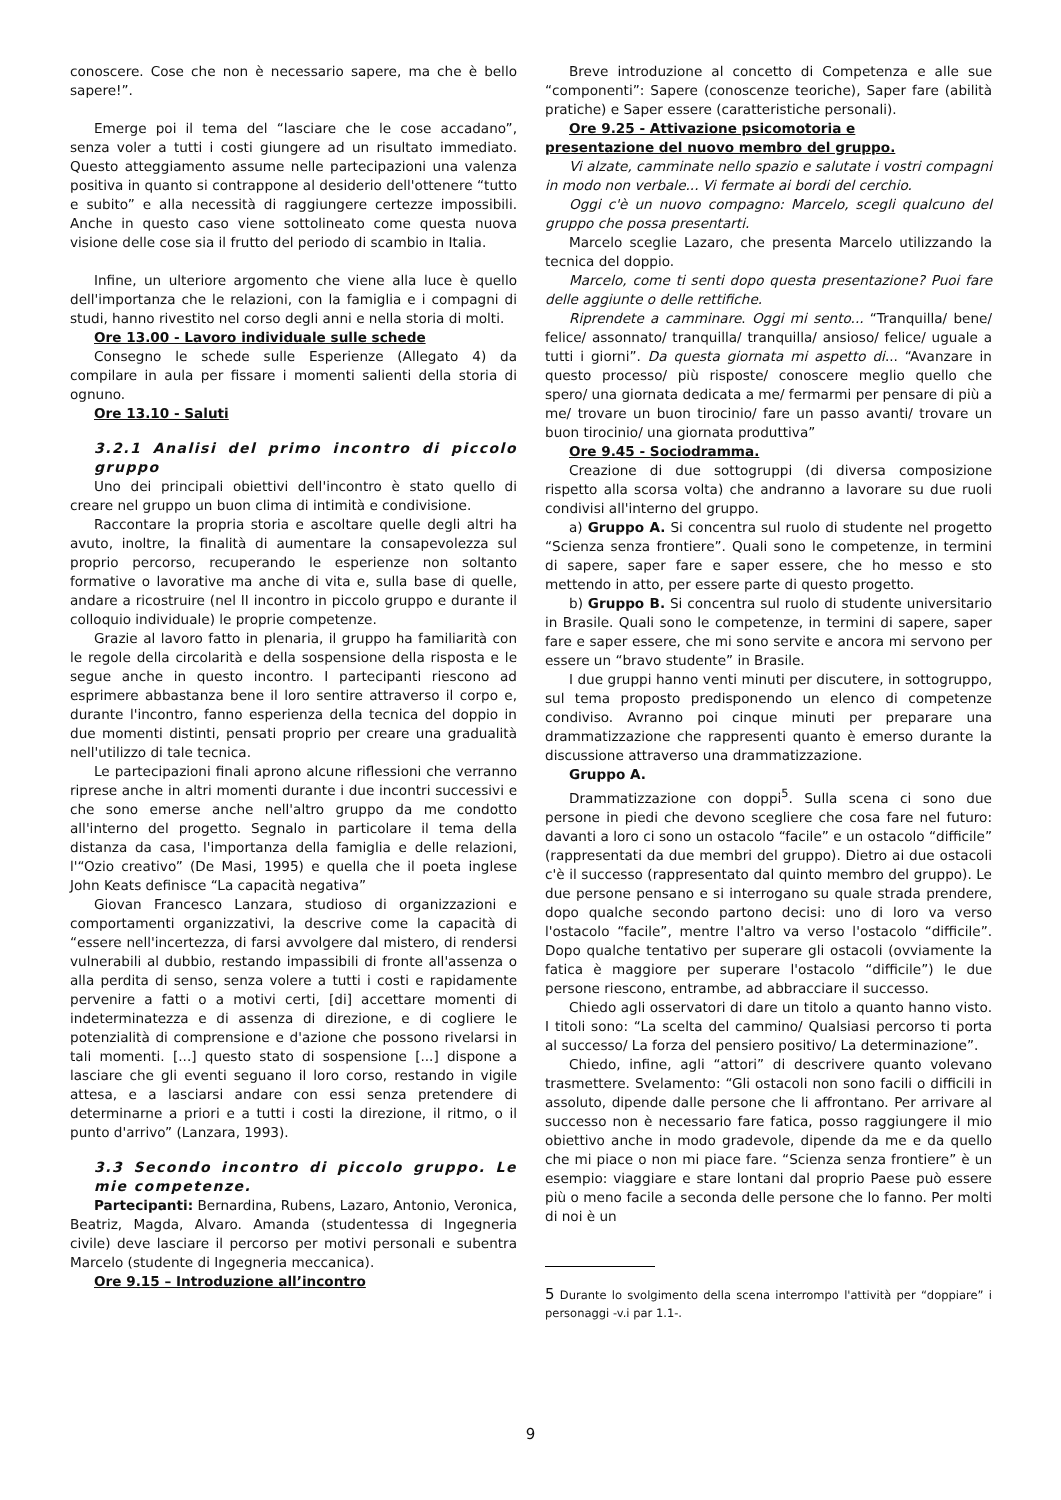conoscere. Cose che non è necessario sapere, ma che è bello sapere!”.
Emerge poi il tema del “lasciare che le cose accadano”, senza voler a tutti i costi giungere ad un risultato immediato. Questo atteggiamento assume nelle partecipazioni una valenza positiva in quanto si contrappone al desiderio dell'ottenere “tutto e subito” e alla necessità di raggiungere certezze impossibili. Anche in questo caso viene sottolineato come questa nuova visione delle cose sia il frutto del periodo di scambio in Italia.
Infine, un ulteriore argomento che viene alla luce è quello dell'importanza che le relazioni, con la famiglia e i compagni di studi, hanno rivestito nel corso degli anni e nella storia di molti.
Ore 13.00 - Lavoro individuale sulle schede
Consegno le schede sulle Esperienze (Allegato 4) da compilare in aula per fissare i momenti salienti della storia di ognuno.
Ore 13.10 - Saluti
3.2.1 Analisi del primo incontro di piccolo gruppo
Uno dei principali obiettivi dell'incontro è stato quello di creare nel gruppo un buon clima di intimità e condivisione.
Raccontare la propria storia e ascoltare quelle degli altri ha avuto, inoltre, la finalità di aumentare la consapevolezza sul proprio percorso, recuperando le esperienze non soltanto formative o lavorative ma anche di vita e, sulla base di quelle, andare a ricostruire (nel II incontro in piccolo gruppo e durante il colloquio individuale) le proprie competenze.
Grazie al lavoro fatto in plenaria, il gruppo ha familiarità con le regole della circolarità e della sospensione della risposta e le segue anche in questo incontro. I partecipanti riescono ad esprimere abbastanza bene il loro sentire attraverso il corpo e, durante l'incontro, fanno esperienza della tecnica del doppio in due momenti distinti, pensati proprio per creare una gradualità nell'utilizzo di tale tecnica.
Le partecipazioni finali aprono alcune riflessioni che verranno riprese anche in altri momenti durante i due incontri successivi e che sono emerse anche nell'altro gruppo da me condotto all'interno del progetto. Segnalo in particolare il tema della distanza da casa, l'importanza della famiglia e delle relazioni, l'“Ozio creativo” (De Masi, 1995) e quella che il poeta inglese John Keats definisce “La capacità negativa”
Giovan Francesco Lanzara, studioso di organizzazioni e comportamenti organizzativi, la descrive come la capacità di “essere nell'incertezza, di farsi avvolgere dal mistero, di rendersi vulnerabili al dubbio, restando impassibili di fronte all'assenza o alla perdita di senso, senza volere a tutti i costi e rapidamente pervenire a fatti o a motivi certi, [di] accettare momenti di indeterminatezza e di assenza di direzione, e di cogliere le potenzialità di comprensione e d'azione che possono rivelarsi in tali momenti. [...] questo stato di sospensione [...] dispone a lasciare che gli eventi seguano il loro corso, restando in vigile attesa, e a lasciarsi andare con essi senza pretendere di determinarne a priori e a tutti i costi la direzione, il ritmo, o il punto d'arrivo” (Lanzara, 1993).
3.3 Secondo incontro di piccolo gruppo. Le mie competenze.
Partecipanti: Bernardina, Rubens, Lazaro, Antonio, Veronica, Beatriz, Magda, Alvaro. Amanda (studentessa di Ingegneria civile) deve lasciare il percorso per motivi personali e subentra Marcelo (studente di Ingegneria meccanica).
Ore 9.15 – Introduzione all’incontro
Breve introduzione al concetto di Competenza e alle sue “componenti”: Sapere (conoscenze teoriche), Saper fare (abilità pratiche) e Saper essere (caratteristiche personali).
Ore 9.25 - Attivazione psicomotoria e
presentazione del nuovo membro del gruppo.
Vi alzate, camminate nello spazio e salutate i vostri compagni in modo non verbale... Vi fermate ai bordi del cerchio.
Oggi c'è un nuovo compagno: Marcelo, scegli qualcuno del gruppo che possa presentarti.
Marcelo sceglie Lazaro, che presenta Marcelo utilizzando la tecnica del doppio.
Marcelo, come ti senti dopo questa presentazione? Puoi fare delle aggiunte o delle rettifiche.
Riprendete a camminare. Oggi mi sento... “Tranquilla/ bene/ felice/ assonnato/ tranquilla/ tranquilla/ ansioso/ felice/ uguale a tutti i giorni”. Da questa giornata mi aspetto di... “Avanzare in questo processo/ più risposte/ conoscere meglio quello che spero/ una giornata dedicata a me/ fermarmi per pensare di più a me/ trovare un buon tirocinio/ fare un passo avanti/ trovare un buon tirocinio/ una giornata produttiva”
Ore 9.45 - Sociodramma.
Creazione di due sottogruppi (di diversa composizione rispetto alla scorsa volta) che andranno a lavorare su due ruoli condivisi all'interno del gruppo.
a) Gruppo A. Si concentra sul ruolo di studente nel progetto “Scienza senza frontiere”. Quali sono le competenze, in termini di sapere, saper fare e saper essere, che ho messo e sto mettendo in atto, per essere parte di questo progetto.
b) Gruppo B. Si concentra sul ruolo di studente universitario in Brasile. Quali sono le competenze, in termini di sapere, saper fare e saper essere, che mi sono servite e ancora mi servono per essere un “bravo studente” in Brasile.
I due gruppi hanno venti minuti per discutere, in sottogruppo, sul tema proposto predisponendo un elenco di competenze condiviso. Avranno poi cinque minuti per preparare una drammatizzazione che rappresenti quanto è emerso durante la discussione attraverso una drammatizzazione.
Gruppo A.
Drammatizzazione con doppi<sup>5</sup>. Sulla scena ci sono due persone in piedi che devono scegliere che cosa fare nel futuro: davanti a loro ci sono un ostacolo “facile” e un ostacolo “difficile” (rappresentati da due membri del gruppo). Dietro ai due ostacoli c'è il successo (rappresentato dal quinto membro del gruppo). Le due persone pensano e si interrogano su quale strada prendere, dopo qualche secondo partono decisi: uno di loro va verso l'ostacolo “facile”, mentre l'altro va verso l'ostacolo “difficile”. Dopo qualche tentativo per superare gli ostacoli (ovviamente la fatica è maggiore per superare l'ostacolo “difficile”) le due persone riescono, entrambe, ad abbracciare il successo.
Chiedo agli osservatori di dare un titolo a quanto hanno visto. I titoli sono: “La scelta del cammino/ Qualsiasi percorso ti porta al successo/ La forza del pensiero positivo/ La determinazione”.
Chiedo, infine, agli “attori” di descrivere quanto volevano trasmettere. Svelamento: “Gli ostacoli non sono facili o difficili in assoluto, dipende dalle persone che li affrontano. Per arrivare al successo non è necessario fare fatica, posso raggiungere il mio obiettivo anche in modo gradevole, dipende da me e da quello che mi piace o non mi piace fare. “Scienza senza frontiere” è un esempio: viaggiare e stare lontani dal proprio Paese può essere più o meno facile a seconda delle persone che lo fanno. Per molti di noi è un
5 Durante lo svolgimento della scena interrompo l'attività per “doppiare” i personaggi -v.i par 1.1-.
9